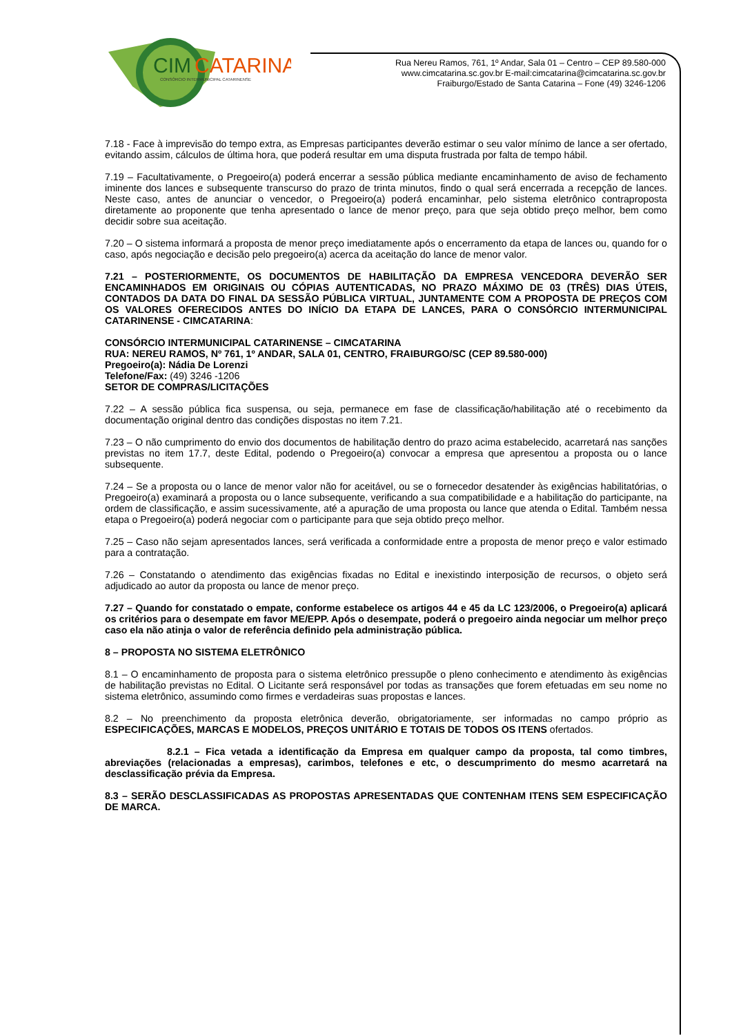CIM
CATARINA
CONSÓRCIO INTERMUNICIPAL CATARINENSE
Rua Nereu Ramos, 761, 1º Andar, Sala 01 – Centro – CEP 89.580-000
www.cimcatarina.sc.gov.br E-mail:cimcatarina@cimcatarina.sc.gov.br
Fraiburgo/Estado de Santa Catarina – Fone (49) 3246-1206
7.18 - Face à imprevisão do tempo extra, as Empresas participantes deverão estimar o seu valor mínimo de lance a ser ofertado, evitando assim, cálculos de última hora, que poderá resultar em uma disputa frustrada por falta de tempo hábil.
7.19 – Facultativamente, o Pregoeiro(a) poderá encerrar a sessão pública mediante encaminhamento de aviso de fechamento iminente dos lances e subsequente transcurso do prazo de trinta minutos, findo o qual será encerrada a recepção de lances. Neste caso, antes de anunciar o vencedor, o Pregoeiro(a) poderá encaminhar, pelo sistema eletrônico contraproposta diretamente ao proponente que tenha apresentado o lance de menor preço, para que seja obtido preço melhor, bem como decidir sobre sua aceitação.
7.20 – O sistema informará a proposta de menor preço imediatamente após o encerramento da etapa de lances ou, quando for o caso, após negociação e decisão pelo pregoeiro(a) acerca da aceitação do lance de menor valor.
7.21 – POSTERIORMENTE, OS DOCUMENTOS DE HABILITAÇÃO DA EMPRESA VENCEDORA DEVERÃO SER ENCAMINHADOS EM ORIGINAIS OU CÓPIAS AUTENTICADAS, NO PRAZO MÁXIMO DE 03 (TRÊS) DIAS ÚTEIS, CONTADOS DA DATA DO FINAL DA SESSÃO PÚBLICA VIRTUAL, JUNTAMENTE COM A PROPOSTA DE PREÇOS COM OS VALORES OFERECIDOS ANTES DO INÍCIO DA ETAPA DE LANCES, PARA O CONSÓRCIO INTERMUNICIPAL CATARINENSE - CIMCATARINA:
CONSÓRCIO INTERMUNICIPAL CATARINENSE – CIMCATARINA
RUA: NEREU RAMOS, Nº 761, 1º ANDAR, SALA 01, CENTRO, FRAIBURGO/SC (CEP 89.580-000)
Pregoeiro(a): Nádia De Lorenzi
Telefone/Fax: (49) 3246 -1206
SETOR DE COMPRAS/LICITAÇÕES
7.22 – A sessão pública fica suspensa, ou seja, permanece em fase de classificação/habilitação até o recebimento da documentação original dentro das condições dispostas no item 7.21.
7.23 – O não cumprimento do envio dos documentos de habilitação dentro do prazo acima estabelecido, acarretará nas sanções previstas no item 17.7, deste Edital, podendo o Pregoeiro(a) convocar a empresa que apresentou a proposta ou o lance subsequente.
7.24 – Se a proposta ou o lance de menor valor não for aceitável, ou se o fornecedor desatender às exigências habilitatórias, o Pregoeiro(a) examinará a proposta ou o lance subsequente, verificando a sua compatibilidade e a habilitação do participante, na ordem de classificação, e assim sucessivamente, até a apuração de uma proposta ou lance que atenda o Edital. Também nessa etapa o Pregoeiro(a) poderá negociar com o participante para que seja obtido preço melhor.
7.25 – Caso não sejam apresentados lances, será verificada a conformidade entre a proposta de menor preço e valor estimado para a contratação.
7.26 – Constatando o atendimento das exigências fixadas no Edital e inexistindo interposição de recursos, o objeto será adjudicado ao autor da proposta ou lance de menor preço.
7.27 – Quando for constatado o empate, conforme estabelece os artigos 44 e 45 da LC 123/2006, o Pregoeiro(a) aplicará os critérios para o desempate em favor ME/EPP. Após o desempate, poderá o pregoeiro ainda negociar um melhor preço caso ela não atinja o valor de referência definido pela administração pública.
8 – PROPOSTA NO SISTEMA ELETRÔNICO
8.1 – O encaminhamento de proposta para o sistema eletrônico pressupõe o pleno conhecimento e atendimento às exigências de habilitação previstas no Edital. O Licitante será responsável por todas as transações que forem efetuadas em seu nome no sistema eletrônico, assumindo como firmes e verdadeiras suas propostas e lances.
8.2 – No preenchimento da proposta eletrônica deverão, obrigatoriamente, ser informadas no campo próprio as ESPECIFICAÇÕES, MARCAS E MODELOS, PREÇOS UNITÁRIO E TOTAIS DE TODOS OS ITENS ofertados.
8.2.1 – Fica vetada a identificação da Empresa em qualquer campo da proposta, tal como timbres, abreviações (relacionadas a empresas), carimbos, telefones e etc, o descumprimento do mesmo acarretará na desclassificação prévia da Empresa.
8.3 – SERÃO DESCLASSIFICADAS AS PROPOSTAS APRESENTADAS QUE CONTENHAM ITENS SEM ESPECIFICAÇÃO DE MARCA.